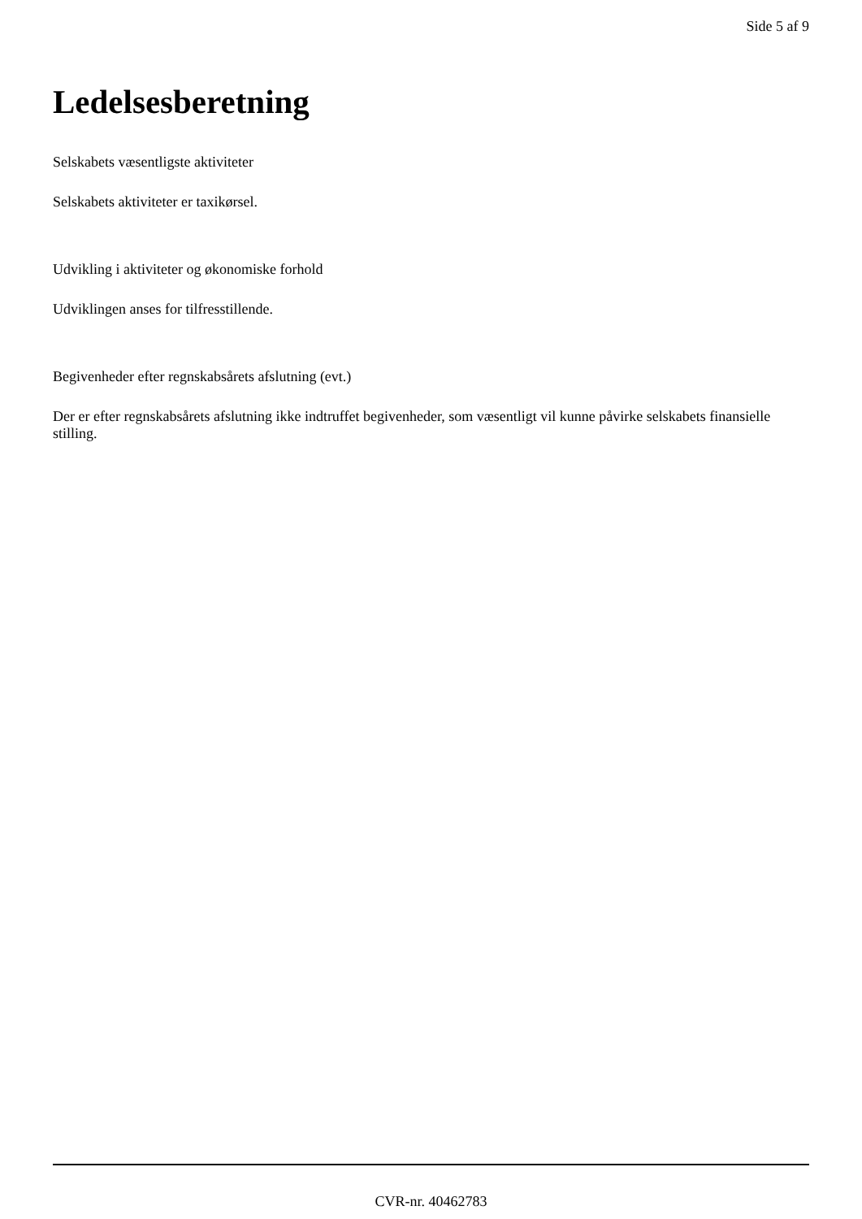Side 5 af 9
Ledelsesberetning
Selskabets væsentligste aktiviteter
Selskabets aktiviteter er taxikørsel.
Udvikling i aktiviteter og økonomiske forhold
Udviklingen anses for tilfresstillende.
Begivenheder efter regnskabsårets afslutning (evt.)
Der er efter regnskabsårets afslutning ikke indtruffet begivenheder, som væsentligt vil kunne påvirke selskabets finansielle stilling.
CVR-nr. 40462783